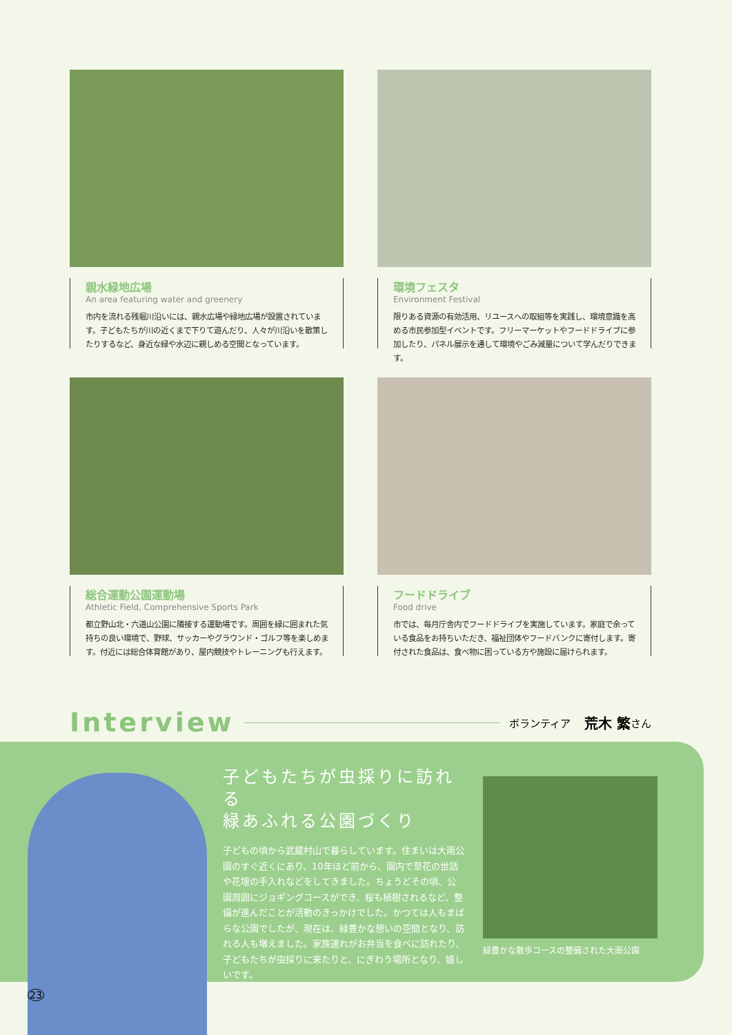親水緑地広場
An area featuring water and greenery
市内を流れる残堀川沿いには、親水広場や緑地広場が設置されています。子どもたちが川の近くまで下りて遊んだり、人々が川沿いを散策したりするなど、身近な緑や水辺に親しめる空間となっています。
環境フェスタ
Environment Festival
限りある資源の有効活用、リユースへの取組等を実践し、環境意識を高める市民参加型イベントです。フリーマーケットやフードドライブに参加したり、パネル展示を通して環境やごみ減量について学んだりできます。
総合運動公園運動場
Athletic Field, Comprehensive Sports Park
都立野山北・六道山公園に隣接する運動場です。周囲を緑に囲まれた気持ちの良い環境で、野球、サッカーやグラウンド・ゴルフ等を楽しめます。付近には総合体育館があり、屋内競技やトレーニングも行えます。
フードドライブ
Food drive
市では、毎月庁舎内でフードドライブを実施しています。家庭で余っている食品をお持ちいただき、福祉団体やフードバンクに寄付します。寄付された食品は、食べ物に困っている方や施設に届けられます。
Interview ボランティア 荒木 繁 さん
子どもたちが虫採りに訪れる
緑あふれる公園づくり
子どもの頃から武蔵村山で暮らしています。住まいは大南公園のすぐ近くにあり、10年ほど前から、園内で草花の世話や花壇の手入れなどをしてきました。ちょうどその頃、公園周囲にジョギングコースができ、桜も植樹されるなど、整備が進んだことが活動のきっかけでした。かつては人もまばらな公園でしたが、現在は、緑豊かな憩いの空間となり、訪れる人も増えました。家族連れがお弁当を食べに訪れたり、子どもたちが虫採りに来たりと、にぎわう場所となり、嬉しいです。
緑豊かな散歩コースの整備された大南公園
23